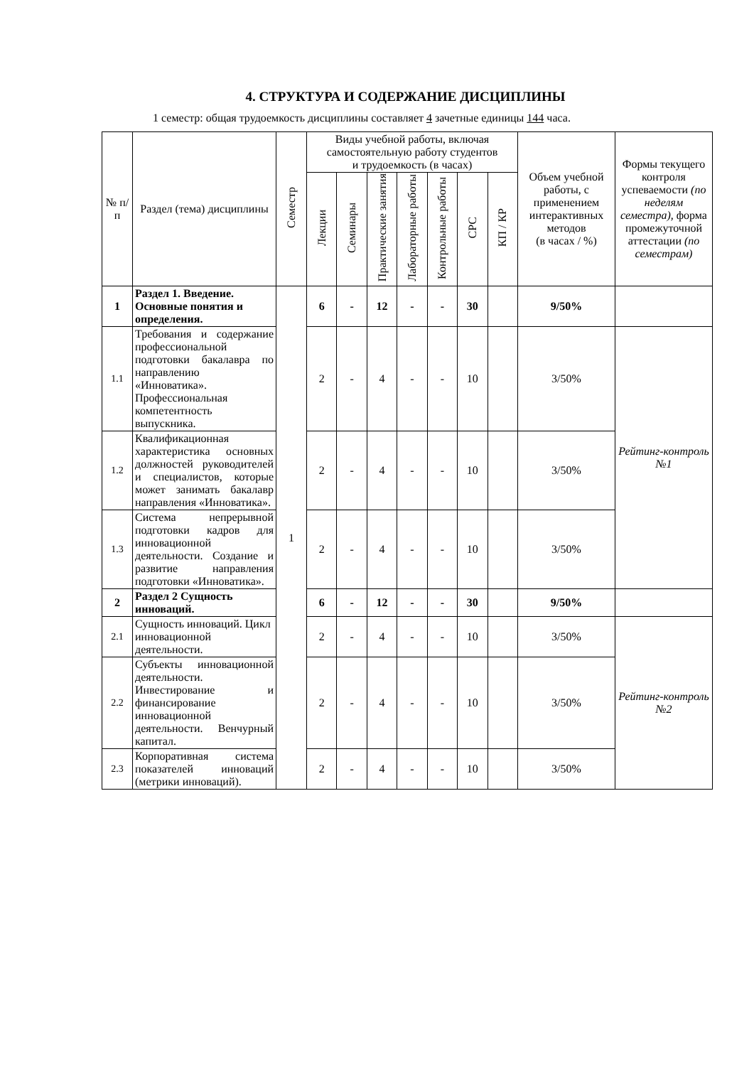4. СТРУКТУРА И СОДЕРЖАНИЕ ДИСЦИПЛИНЫ
1 семестр: общая трудоемкость дисциплины составляет 4 зачетные единицы 144 часа.
| № п/ п | Раздел (тема) дисциплины | Семестр | Виды учебной работы, включая самостоятельную работу студентов и трудоемкость (в часах) | | | | | | | Объем учебной работы, с применением интерактивных методов (в часах / %) | Формы текущего контроля успеваемости (по неделям семестра), форма промежуточной аттестации (по семестрам) |
| --- | --- | --- | --- | --- | --- | --- | --- | --- | --- | --- | --- |
| | | | Лекции | Семинары | Практические занятия | Лабораторные работы | Контрольные работы | СРС | КП / КР | | |
| 1 | Раздел 1. Введение. Основные понятия и определения. | 1 | 6 | - | 12 | - | - | 30 | | 9/50% | |
| 1.1 | Требования и содержание профессиональной подготовки бакалавра по направлению «Инноватика». Профессиональная компетентность выпускника. | | 2 | - | 4 | - | - | 10 | | 3/50% | Рейтинг-контроль №1 |
| 1.2 | Квалификационная характеристика основных должностей руководителей и специалистов, которые может занимать бакалавр направления «Инноватика». | | 2 | - | 4 | - | - | 10 | | 3/50% | |
| 1.3 | Система непрерывной подготовки кадров для инновационной деятельности. Создание и развитие направления подготовки «Инноватика». | | 2 | - | 4 | - | - | 10 | | 3/50% | |
| 2 | Раздел 2 Сущность инноваций. | | 6 | - | 12 | - | - | 30 | | 9/50% | |
| 2.1 | Сущность инноваций. Цикл инновационной деятельности. | | 2 | - | 4 | - | - | 10 | | 3/50% | Рейтинг-контроль №2 |
| 2.2 | Субъекты инновационной деятельности. Инвестирование и финансирование инновационной деятельности. Венчурный капитал. | | 2 | - | 4 | - | - | 10 | | 3/50% | |
| 2.3 | Корпоративная система показателей инноваций (метрики инноваций). | | 2 | - | 4 | - | - | 10 | | 3/50% | |